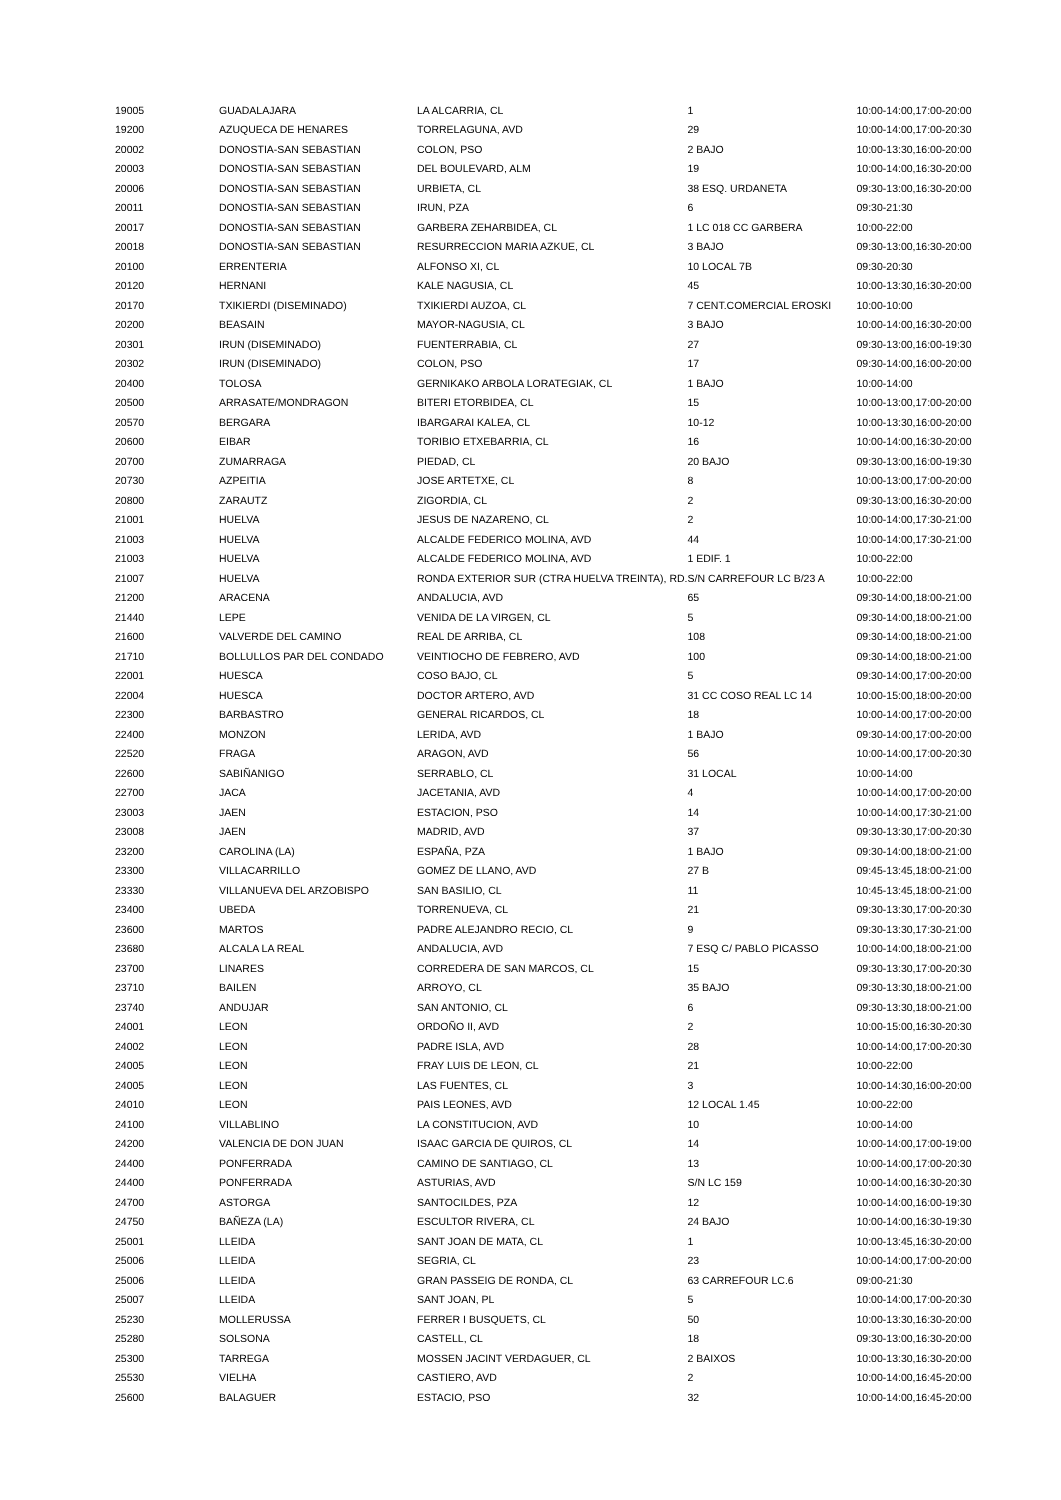| 19005 | GUADALAJARA | LA ALCARRIA, CL | 1 | 10:00-14:00,17:00-20:00 |
| 19200 | AZUQUECA DE HENARES | TORRELAGUNA, AVD | 29 | 10:00-14:00,17:00-20:30 |
| 20002 | DONOSTIA-SAN SEBASTIAN | COLON, PSO | 2 BAJO | 10:00-13:30,16:00-20:00 |
| 20003 | DONOSTIA-SAN SEBASTIAN | DEL BOULEVARD, ALM | 19 | 10:00-14:00,16:30-20:00 |
| 20006 | DONOSTIA-SAN SEBASTIAN | URBIETA, CL | 38 ESQ. URDANETA | 09:30-13:00,16:30-20:00 |
| 20011 | DONOSTIA-SAN SEBASTIAN | IRUN, PZA | 6 | 09:30-21:30 |
| 20017 | DONOSTIA-SAN SEBASTIAN | GARBERA ZEHARBIDEA, CL | 1 LC 018 CC GARBERA | 10:00-22:00 |
| 20018 | DONOSTIA-SAN SEBASTIAN | RESURRECCION MARIA AZKUE, CL | 3 BAJO | 09:30-13:00,16:30-20:00 |
| 20100 | ERRENTERIA | ALFONSO XI, CL | 10 LOCAL 7B | 09:30-20:30 |
| 20120 | HERNANI | KALE NAGUSIA, CL | 45 | 10:00-13:30,16:30-20:00 |
| 20170 | TXIKIERDI (DISEMINADO) | TXIKIERDI AUZOA, CL | 7 CENT.COMERCIAL EROSKI | 10:00-10:00 |
| 20200 | BEASAIN | MAYOR-NAGUSIA, CL | 3 BAJO | 10:00-14:00,16:30-20:00 |
| 20301 | IRUN (DISEMINADO) | FUENTERRABIA, CL | 27 | 09:30-13:00,16:00-19:30 |
| 20302 | IRUN (DISEMINADO) | COLON, PSO | 17 | 09:30-14:00,16:00-20:00 |
| 20400 | TOLOSA | GERNIKAKO ARBOLA LORATEGIAK, CL | 1 BAJO | 10:00-14:00 |
| 20500 | ARRASATE/MONDRAGON | BITERI ETORBIDEA, CL | 15 | 10:00-13:00,17:00-20:00 |
| 20570 | BERGARA | IBARGARAI KALEA, CL | 10-12 | 10:00-13:30,16:00-20:00 |
| 20600 | EIBAR | TORIBIO ETXEBARRIA, CL | 16 | 10:00-14:00,16:30-20:00 |
| 20700 | ZUMARRAGA | PIEDAD, CL | 20 BAJO | 09:30-13:00,16:00-19:30 |
| 20730 | AZPEITIA | JOSE ARTETXE, CL | 8 | 10:00-13:00,17:00-20:00 |
| 20800 | ZARAUTZ | ZIGORDIA, CL | 2 | 09:30-13:00,16:30-20:00 |
| 21001 | HUELVA | JESUS DE NAZARENO, CL | 2 | 10:00-14:00,17:30-21:00 |
| 21003 | HUELVA | ALCALDE FEDERICO MOLINA, AVD | 44 | 10:00-14:00,17:30-21:00 |
| 21003 | HUELVA | ALCALDE FEDERICO MOLINA, AVD | 1 EDIF. 1 | 10:00-22:00 |
| 21007 | HUELVA | RONDA EXTERIOR SUR (CTRA HUELVA TREINTA), RD. | S/N CARREFOUR LC B/23 A | 10:00-22:00 |
| 21200 | ARACENA | ANDALUCIA, AVD | 65 | 09:30-14:00,18:00-21:00 |
| 21440 | LEPE | VENIDA DE LA VIRGEN, CL | 5 | 09:30-14:00,18:00-21:00 |
| 21600 | VALVERDE DEL CAMINO | REAL DE ARRIBA, CL | 108 | 09:30-14:00,18:00-21:00 |
| 21710 | BOLLULLOS PAR DEL CONDADO | VEINTIOCHO DE FEBRERO, AVD | 100 | 09:30-14:00,18:00-21:00 |
| 22001 | HUESCA | COSO BAJO, CL | 5 | 09:30-14:00,17:00-20:00 |
| 22004 | HUESCA | DOCTOR ARTERO, AVD | 31 CC COSO REAL LC 14 | 10:00-15:00,18:00-20:00 |
| 22300 | BARBASTRO | GENERAL RICARDOS, CL | 18 | 10:00-14:00,17:00-20:00 |
| 22400 | MONZON | LERIDA, AVD | 1 BAJO | 09:30-14:00,17:00-20:00 |
| 22520 | FRAGA | ARAGON, AVD | 56 | 10:00-14:00,17:00-20:30 |
| 22600 | SABIÑANIGO | SERRABLO, CL | 31 LOCAL | 10:00-14:00 |
| 22700 | JACA | JACETANIA, AVD | 4 | 10:00-14:00,17:00-20:00 |
| 23003 | JAEN | ESTACION, PSO | 14 | 10:00-14:00,17:30-21:00 |
| 23008 | JAEN | MADRID, AVD | 37 | 09:30-13:30,17:00-20:30 |
| 23200 | CAROLINA (LA) | ESPAÑA, PZA | 1 BAJO | 09:30-14:00,18:00-21:00 |
| 23300 | VILLACARRILLO | GOMEZ DE LLANO, AVD | 27 B | 09:45-13:45,18:00-21:00 |
| 23330 | VILLANUEVA DEL ARZOBISPO | SAN BASILIO, CL | 11 | 10:45-13:45,18:00-21:00 |
| 23400 | UBEDA | TORRENUEVA, CL | 21 | 09:30-13:30,17:00-20:30 |
| 23600 | MARTOS | PADRE ALEJANDRO RECIO, CL | 9 | 09:30-13:30,17:30-21:00 |
| 23680 | ALCALA LA REAL | ANDALUCIA, AVD | 7 ESQ C/ PABLO PICASSO | 10:00-14:00,18:00-21:00 |
| 23700 | LINARES | CORREDERA DE SAN MARCOS, CL | 15 | 09:30-13:30,17:00-20:30 |
| 23710 | BAILEN | ARROYO, CL | 35 BAJO | 09:30-13:30,18:00-21:00 |
| 23740 | ANDUJAR | SAN ANTONIO, CL | 6 | 09:30-13:30,18:00-21:00 |
| 24001 | LEON | ORDOÑO II, AVD | 2 | 10:00-15:00,16:30-20:30 |
| 24002 | LEON | PADRE ISLA, AVD | 28 | 10:00-14:00,17:00-20:30 |
| 24005 | LEON | FRAY LUIS DE LEON, CL | 21 | 10:00-22:00 |
| 24005 | LEON | LAS FUENTES, CL | 3 | 10:00-14:30,16:00-20:00 |
| 24010 | LEON | PAIS LEONES, AVD | 12 LOCAL 1.45 | 10:00-22:00 |
| 24100 | VILLABLINO | LA CONSTITUCION, AVD | 10 | 10:00-14:00 |
| 24200 | VALENCIA DE DON JUAN | ISAAC GARCIA DE QUIROS, CL | 14 | 10:00-14:00,17:00-19:00 |
| 24400 | PONFERRADA | CAMINO DE SANTIAGO, CL | 13 | 10:00-14:00,17:00-20:30 |
| 24400 | PONFERRADA | ASTURIAS, AVD | S/N LC 159 | 10:00-14:00,16:30-20:30 |
| 24700 | ASTORGA | SANTOCILDES, PZA | 12 | 10:00-14:00,16:00-19:30 |
| 24750 | BAÑEZA (LA) | ESCULTOR RIVERA, CL | 24 BAJO | 10:00-14:00,16:30-19:30 |
| 25001 | LLEIDA | SANT JOAN DE MATA, CL | 1 | 10:00-13:45,16:30-20:00 |
| 25006 | LLEIDA | SEGRIA, CL | 23 | 10:00-14:00,17:00-20:00 |
| 25006 | LLEIDA | GRAN PASSEIG DE RONDA, CL | 63 CARREFOUR LC.6 | 09:00-21:30 |
| 25007 | LLEIDA | SANT JOAN, PL | 5 | 10:00-14:00,17:00-20:30 |
| 25230 | MOLLERUSSA | FERRER I BUSQUETS, CL | 50 | 10:00-13:30,16:30-20:00 |
| 25280 | SOLSONA | CASTELL, CL | 18 | 09:30-13:00,16:30-20:00 |
| 25300 | TARREGA | MOSSEN JACINT VERDAGUER, CL | 2 BAIXOS | 10:00-13:30,16:30-20:00 |
| 25530 | VIELHA | CASTIERO, AVD | 2 | 10:00-14:00,16:45-20:00 |
| 25600 | BALAGUER | ESTACIO, PSO | 32 | 10:00-14:00,16:45-20:00 |